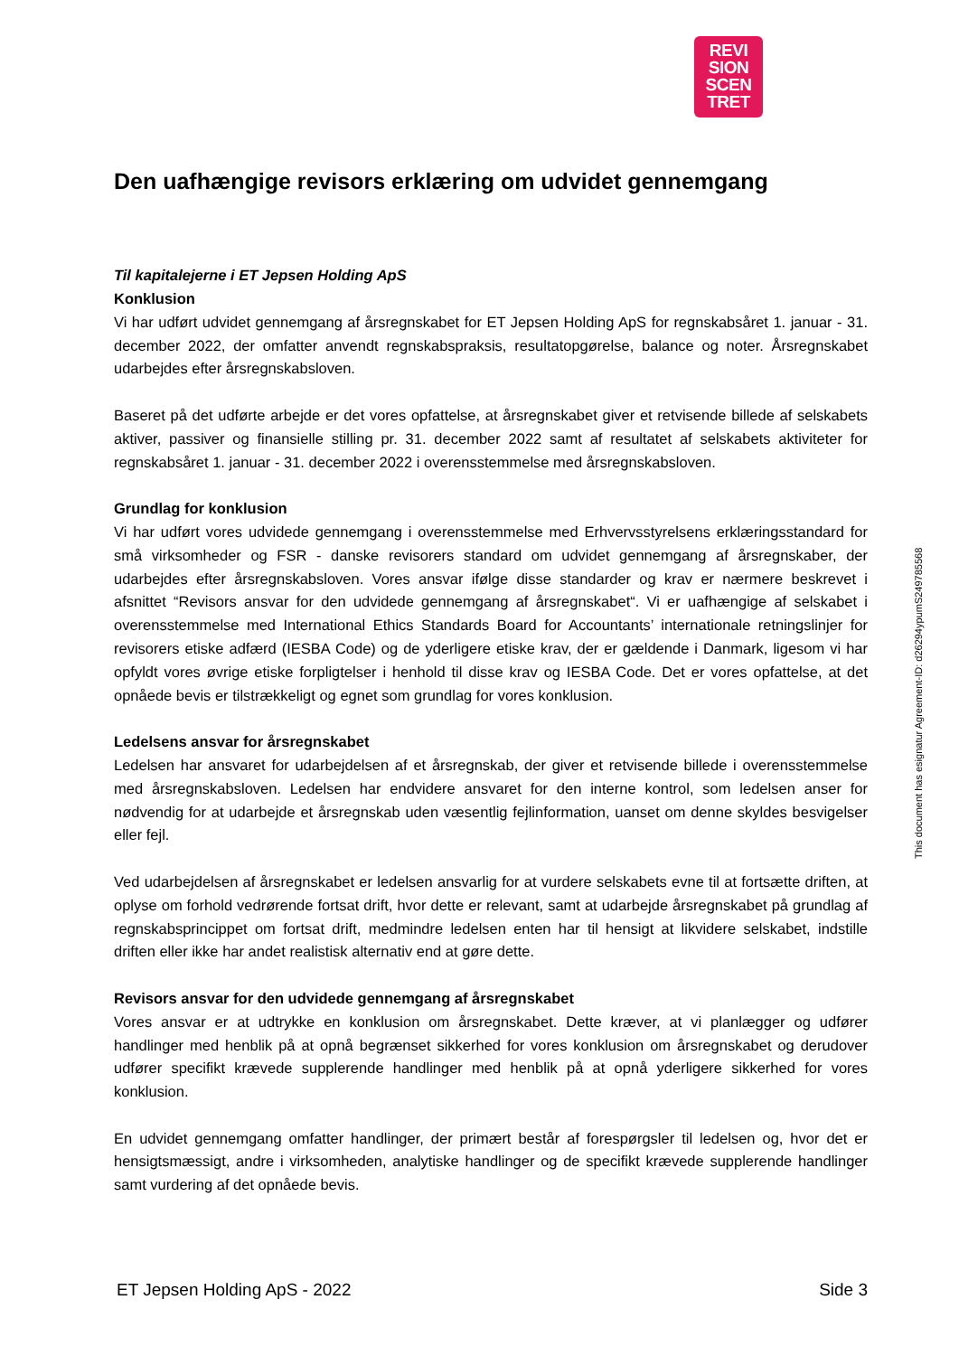REVI
SION
SCEN
TRET
Den uafhængige revisors erklæring om udvidet gennemgang
Til kapitalejerne i ET Jepsen Holding ApS
Konklusion
Vi har udført udvidet gennemgang af årsregnskabet for ET Jepsen Holding ApS for regnskabsåret 1. januar - 31. december 2022, der omfatter anvendt regnskabspraksis, resultatopgørelse, balance og noter. Årsregnskabet udarbejdes efter årsregnskabsloven.
Baseret på det udførte arbejde er det vores opfattelse, at årsregnskabet giver et retvisende billede af selskabets aktiver, passiver og finansielle stilling pr. 31. december 2022 samt af resultatet af selskabets aktiviteter for regnskabsåret 1. januar - 31. december 2022 i overensstemmelse med årsregnskabsloven.
Grundlag for konklusion
Vi har udført vores udvidede gennemgang i overensstemmelse med Erhvervsstyrelsens erklæringsstandard for små virksomheder og FSR - danske revisorers standard om udvidet gennemgang af årsregnskaber, der udarbejdes efter årsregnskabsloven. Vores ansvar ifølge disse standarder og krav er nærmere beskrevet i afsnittet “Revisors ansvar for den udvidede gennemgang af årsregnskabet“. Vi er uafhængige af selskabet i overensstemmelse med International Ethics Standards Board for Accountants’ internationale retningslinjer for revisorers etiske adfærd (IESBA Code) og de yderligere etiske krav, der er gældende i Danmark, ligesom vi har opfyldt vores øvrige etiske forpligtelser i henhold til disse krav og IESBA Code. Det er vores opfattelse, at det opnåede bevis er tilstrækkeligt og egnet som grundlag for vores konklusion.
Ledelsens ansvar for årsregnskabet
Ledelsen har ansvaret for udarbejdelsen af et årsregnskab, der giver et retvisende billede i overensstemmelse med årsregnskabsloven. Ledelsen har endvidere ansvaret for den interne kontrol, som ledelsen anser for nødvendig for at udarbejde et årsregnskab uden væsentlig fejlinformation, uanset om denne skyldes besvigelser eller fejl.
Ved udarbejdelsen af årsregnskabet er ledelsen ansvarlig for at vurdere selskabets evne til at fortsætte driften, at oplyse om forhold vedrørende fortsat drift, hvor dette er relevant, samt at udarbejde årsregnskabet på grundlag af regnskabsprincippet om fortsat drift, medmindre ledelsen enten har til hensigt at likvidere selskabet, indstille driften eller ikke har andet realistisk alternativ end at gøre dette.
Revisors ansvar for den udvidede gennemgang af årsregnskabet
Vores ansvar er at udtrykke en konklusion om årsregnskabet. Dette kræver, at vi planlægger og udfører handlinger med henblik på at opnå begrænset sikkerhed for vores konklusion om årsregnskabet og derudover udfører specifikt krævede supplerende handlinger med henblik på at opnå yderligere sikkerhed for vores konklusion.
En udvidet gennemgang omfatter handlinger, der primært består af forespørgsler til ledelsen og, hvor det er hensigtsmæssigt, andre i virksomheden, analytiske handlinger og de specifikt krævede supplerende handlinger samt vurdering af det opnåede bevis.
This document has esignatur Agreement-ID: d26294ypumS249785568
ET Jepsen Holding ApS - 2022 Side 3